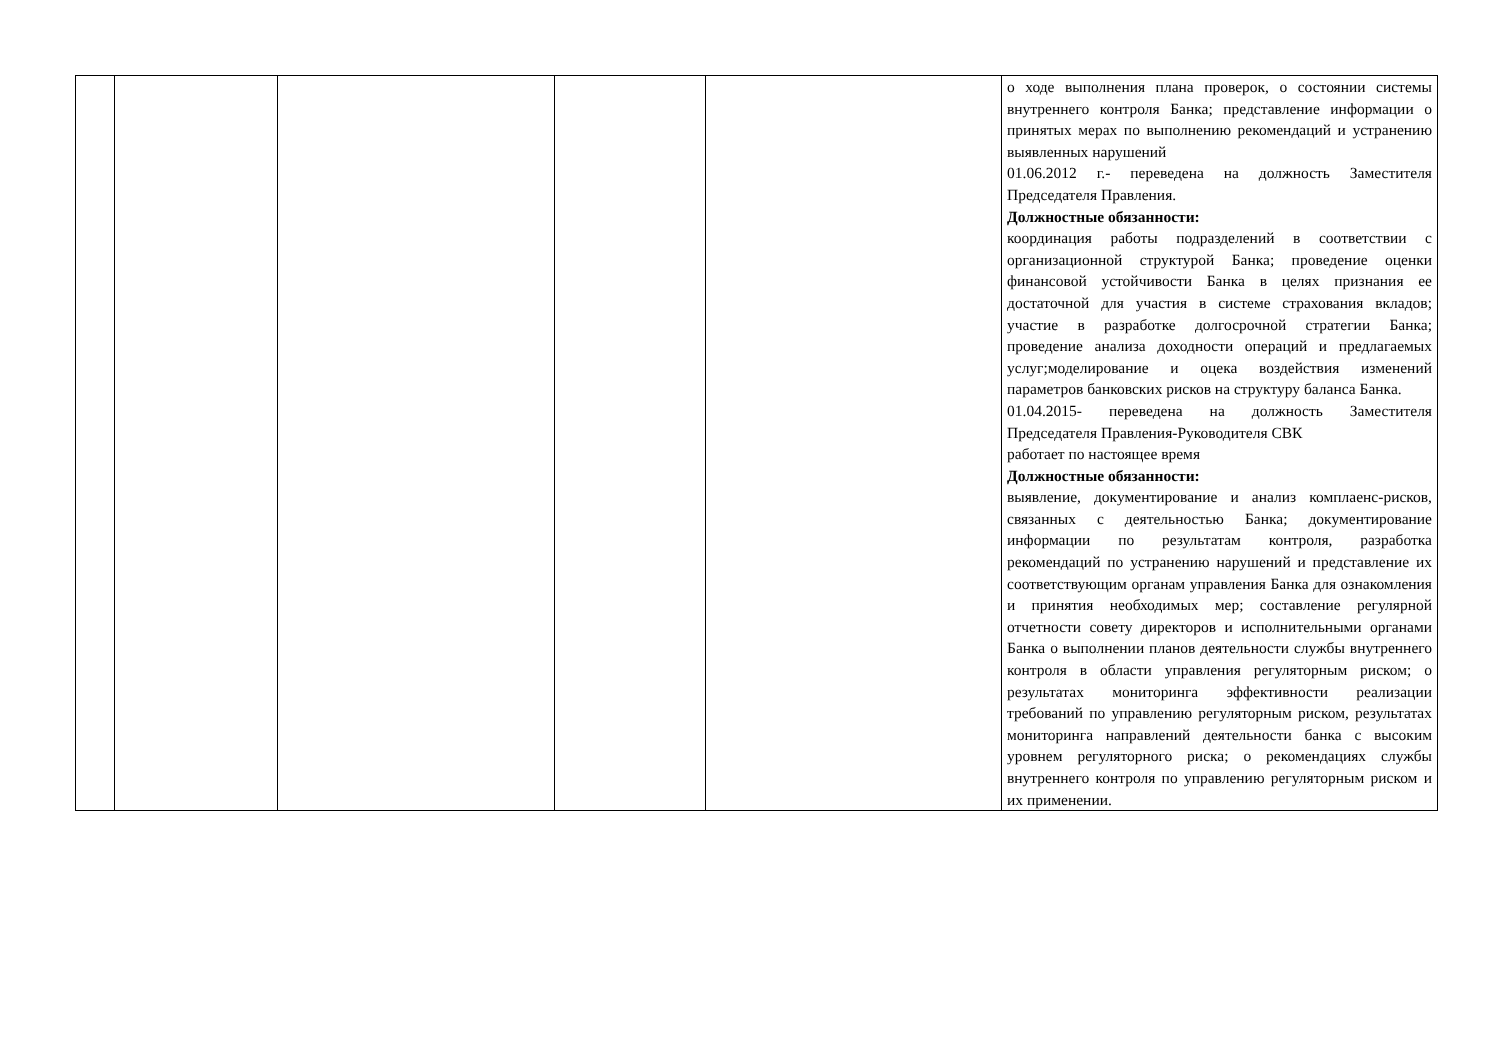| | | | | | о ходе выполнения плана проверок, о состоянии системы внутреннего контроля Банка; представление информации о принятых мерах по выполнению рекомендаций и устранению выявленных нарушений 01.06.2012 г.- переведена на должность Заместителя Председателя Правления. Должностные обязанности: координация работы подразделений в соответствии с организационной структурой Банка; проведение оценки финансовой устойчивости Банка в целях признания ее достаточной для участия в системе страхования вкладов; участие в разработке долгосрочной стратегии Банка; проведение анализа доходности операций и предлагаемых услуг;моделирование и оцека воздействия изменений параметров банковских рисков на структуру баланса Банка. 01.04.2015- переведена на должность Заместителя Председателя Правления-Руководителя СВК работает по настоящее время Должностные обязанности: выявление, документирование и анализ комплаенс-рисков, связанных с деятельностью Банка; документирование информации по результатам контроля, разработка рекомендаций по устранению нарушений и представление их соответствующим органам управления Банка для ознакомления и принятия необходимых мер; составление регулярной отчетности совету директоров и исполнительными органами Банка о выполнении планов деятельности службы внутреннего контроля в области управления регуляторным риском; о результатах мониторинга эффективности реализации требований по управлению регуляторным риском, результатах мониторинга направлений деятельности банка с высоким уровнем регуляторного риска; о рекомендациях службы внутреннего контроля по управлению регуляторным риском и их применении. |